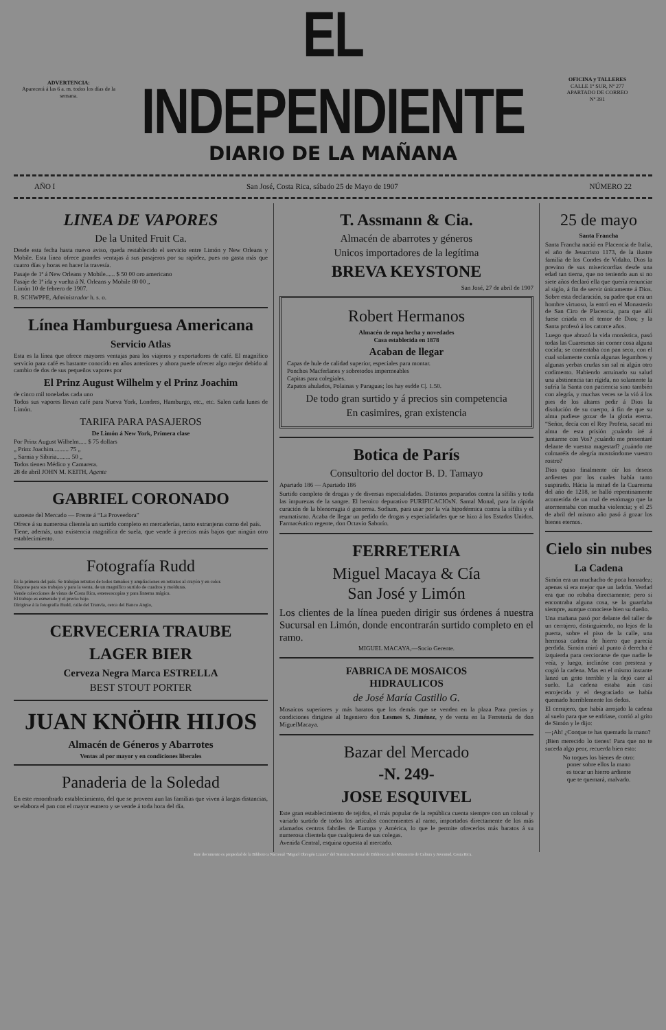ADVERTENCIA:
Aparecerá á las 6 a. m. todos los días de la semana.
EL INDEPENDIENTE
DIARIO DE LA MAÑANA
OFICINA y TALLERES
CALLE 1º SUR, Nº 277
APARTADO DE CORREO
Nº 391
AÑO I San José, Costa Rica, sábado 25 de Mayo de 1907 NÚMERO 22
LINEA DE VAPORES
De la United Fruit Ca.
Desde esta fecha hasta nuevo aviso, queda restablecido el servicio entre Limón y New Orleans y Mobile. Esta línea ofrece grandes ventajas á sus pasajeros por su rapidez, pues no gasta más que cuatro días y horas en hacer la travesía.
Pasaje de 1ª á New Orleans y Mobile...... $ 50 00 oro americano
Pasaje de 1ª ida y vuelta á N. Orleans y Mobile 80 00 „
Limón 10 de febrero de 1907.
R. SCHWPPE, Administrador h. s. o.
Línea Hamburguesa Americana
Servicio Atlas
Esta es la línea que ofrece mayores ventajas para los viajeros y exportadores de café. El magnífico servicio para café es bastante conocido en años anteriores y ahora puede ofrecer algo mejor debido al cambio de dos de sus pequeños vapores por
El Prinz August Wilhelm y el Prinz Joachim
de cinco mil toneladas cada uno
Todos sus vapores llevan café para Nueva York, Londres, Hamburgo, etc., etc. Salen cada lunes de Limón.
TARIFA PARA PASAJEROS
De Limón á New York, Primera clase
Por Prinz August Wilhelm..... $ 75 dollars
„ Prinz Joachim.......... 75 „
„ Sarnia y Sibiria......... 50 „
Todos tienen Médico y Camarera.
28 de abril JOHN M. KEITH, Agente
GABRIEL CORONADO
suroeste del Mercado — Frente á “La Proveedora”
Ofrece á su numerosa clientela un surtido completo en mercaderías, tanto extranjeras como del país.
Tiene, además, una existencia magnífica de suela, que vende á precios más bajos que ningún otro establecimiento.
Fotografía Rudd
Es la primera del país. Se trabajan retratos de todos tamaños y ampliaciones en retratos al crayón y en color.
Dispone para sus trabajos y para la venta, de un magnífico surtido de cuadros y molduras.
Vende colecciones de vistas de Costa Rica, estereoscopias y para linterna mágica.
El trabajo es esmerado y el precio bajo.
Dirigirse á la fotografía Rudd, calle del Tranvía, cerca del Banco Anglo,
CERVECERIA TRAUBE
LAGER BIER
Cerveza Negra Marca ESTRELLA
BEST STOUT PORTER
JUAN KNÖHR HIJOS
Almacén de Géneros y Abarrotes
Ventas al por mayor y en condiciones liberales
Panaderia de la Soledad
En este renombrado establecimiento, del que se proveen aun las familias que viven á largas distancias, se elabora el pan con el mayor esmero y se vende á toda hora del día.
T. Assmann & Cia.
Almacén de abarrotes y géneros
Unicos importadores de la legítima
BREVA KEYSTONE
San José, 27 de abril de 1907
Robert Hermanos
Almacén de ropa hecha y novedades
Casa establecida en 1878
Acaban de llegar
Capas de hule de calidad superior, especiales para montar.
Ponchos Macferlanes y sobretodos impermeables
Capitas para colegiales.
Zapatos ahulados, Polainas y Paraguas; los hay esdde C|. 1.50.
De todo gran surtido y á precios sin competencia
En casimires, gran existencia
Botica de París
Consultorio del doctor B. D. Tamayo
Apartado 186 — Apartado 186
Surtido completo de drogas y de diversas especialidades. Distintos preparados contra la sífilis y toda las impurezas de la sangre. El heroico depurativo PURIFICACIOsN. Santal Monal, para la rápida curación de la blenorragia ó gonorrea. Sodium, para usar por la vía hipodérmica contra la sífilis y el reumatismo. Acaba de llegar un pedido de drogas y especialidades que se hizo á los Estados Unidos. Farmacéutico regente, don Octavio Saborío.
FERRETERIA
Miguel Macaya & Cía
San José y Limón
Los clientes de la línea pueden dirigir sus órdenes á nuestra Sucursal en Limón, donde encontrarán surtido completo en el ramo.
MIGUEL MACAYA,—Socio Gerente.
FABRICA DE MOSAICOS
HIDRAULICOS
de José María Castillo G.
Mosaicos superiores y más baratos que los demás que se venden en la plaza Para precios y condiciones dirigirse al Ingeniero don Lesmes S. Jiménez, y de venta en la Ferretería de don MiguelMacaya.
Bazar del Mercado
-N. 249-
JOSE ESQUIVEL
Este gran establecimiento de tejidos, el más popular de la república cuenta siempre con un colosal y variado surtido de todos los artículos concernientes al ramo, importados directamente de los más afamados centros fabriles de Europa y América, lo que le permite ofrecerlos más baratos á su numerosa clientela que cualquiera de sus colegas.
Avenida Central, esquina opuesta al mercado.
25 de mayo
Santa Francha
Santa Francha nació en Placencia de Italia, el año de Jesucristo 1173, de la ilustre familia de los Condes de Vidalto. Dios la previno de sus misericordias desde una edad tan tierna, que no teniendo aun si no siete años declaró ella que quería renunciar al siglo, á fin de servir únicamente á Dios. Sobre esta declaración, su padre que era un hombre virtuoso, la entró en el Monasterio de San Ciro de Placencia, para que allí fuese criada en el temor de Dios; y la Santa profesó á los catorce años.
Luego que abrazó la vida monástica, pasó todas las Cuaresmas sin comer cosa alguna cocida; se contentaba con pan seco, con el cual solamente comía algunas legumbres y algunas yerbas crudas sin sal ni algún otro codimento. Habiendo arruinado su salud una abstinencia tan rígida, no solamente la sufría la Santa con paciencia sino también con alegría, y muchas veces se la vió á los pies de los altares pedir á Dios la disolución de su cuerpo, á fin de que su alma pudiese gozar de la gloria eterna. “Señor, decía con el Rey Profeta, sacad mi alma de esta prisión ¿cuándo iré á juntarme con Vos? ¿cuándo me presentaré delante de vuestra magestad? ¿cuándo me colmaréis de alegría mostrándome vuestro rostro?
Dios quiso finalmente oír los deseos ardientes por los cuales había tanto suspirado. Hácia la mitad de la Cuaresma del año de 1218, se halló repentinamente acometida de un mal de estómago que la atormentaba con mucha violencia; y el 25 de abril del mismo año pasó á gozar los bienes eternos.
Cielo sin nubes
La Cadena
Simón era un muchacho de poca honradez; apenas si era mejor que un ladrón. Verdad era que no robaba directamente; pero si encontraba alguna cosa, se la guardaba siempre, aunque conociese bien su dueño.
Una mañana pasó por delante del taller de un cerrajero, distinguiendo, no lejos de la puerta, sobre el piso de la calle, una hermosa cadena de hierro que parecía perdida. Simón miró al punto á derecha é izquierda para cerciorarse de que nadie le veía, y luego, inclinóse con presteza y cogió la cadena. Mas en el mismo instante lanzó un grito terrible y la dejó caer al suelo. La cadena estaba aún casi enrojecida y el desgraciado se había quemado horriblemente los dedos.
El cerrajero, que había arrojado la cadena al suelo para que se enfriase, corrió al grito de Simón y le dijo:
—¡Ah! ¿Conque te has quemado la mano?
¡Bien merecido lo tienes! Para que no te suceda algo peor, recuerda bien esto:
No toques los bienes de otro:
poner sobre ellos la mano
es tocar un hierro ardiente
que te quemará, malvado.
Este documento es propiedad de la Biblioteca Nacional "Miguel Obregón Lizano" del Sistema Nacional de Bibliotecas del Ministerio de Cultura y Juventud, Costa Rica.